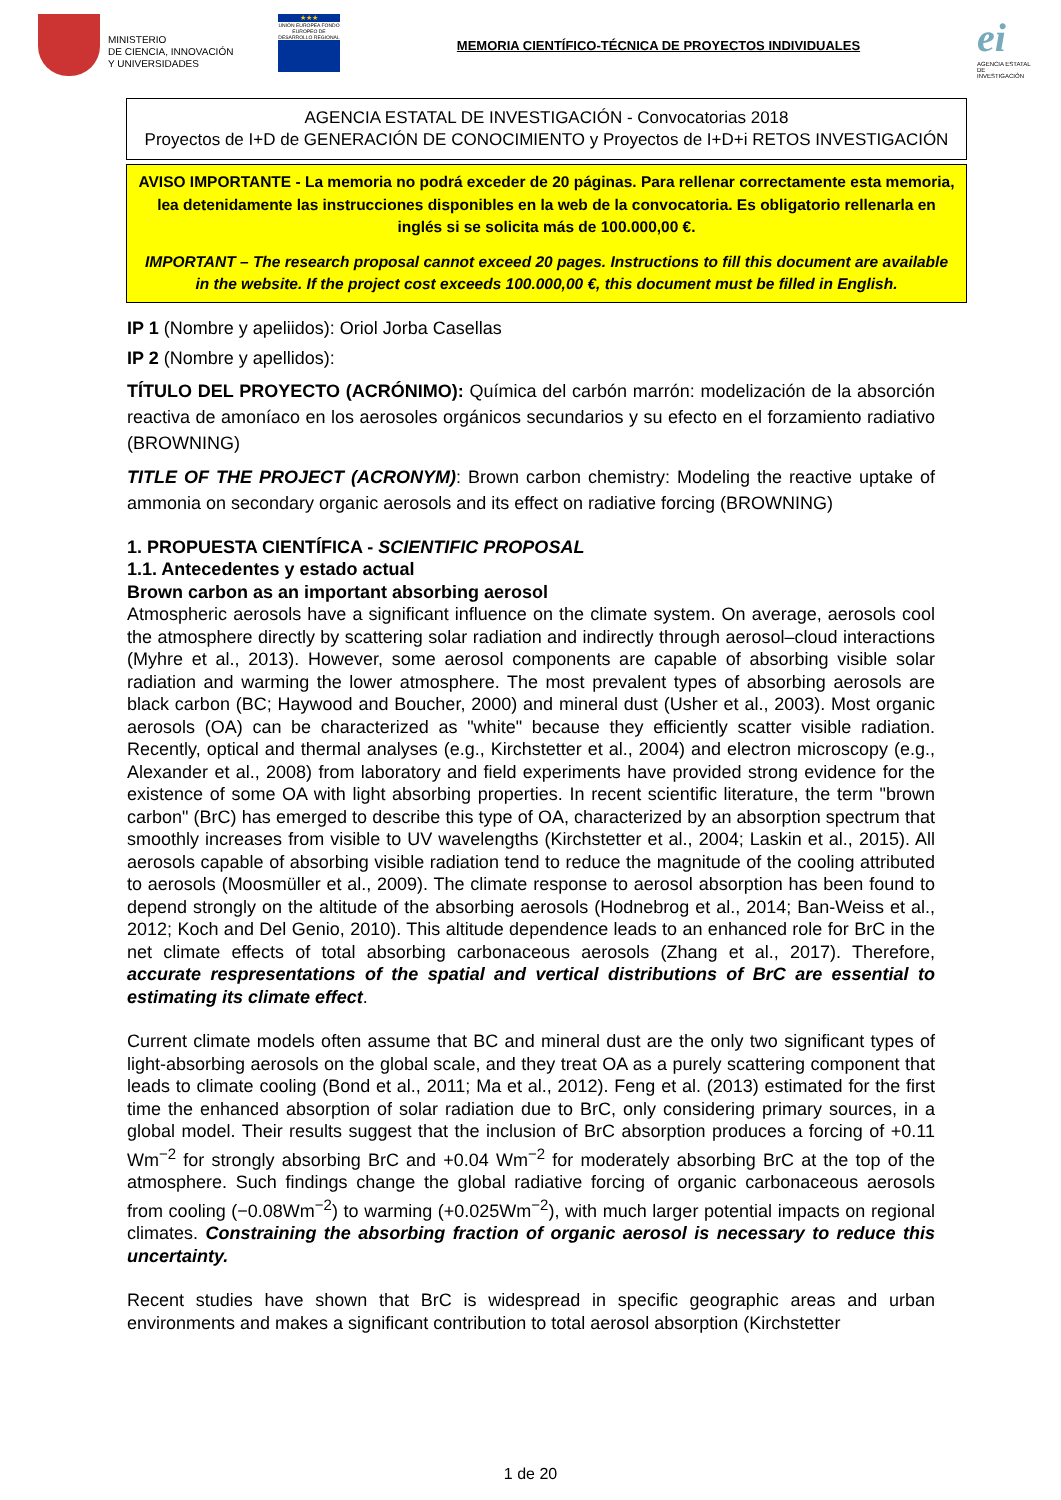MINISTERIO
DE CIENCIA, INNOVACIÓN
Y UNIVERSIDADES
★★★
UNIÓN EUROPEA FONDO EUROPEO DE DESARROLLO REGIONAL
MEMORIA CIENTÍFICO-TÉCNICA DE PROYECTOS INDIVIDUALES
ei
AGENCIA ESTATAL DE INVESTIGACIÓN
AGENCIA ESTATAL DE INVESTIGACIÓN - Convocatorias 2018
Proyectos de I+D de GENERACIÓN DE CONOCIMIENTO y Proyectos de I+D+i RETOS INVESTIGACIÓN
AVISO IMPORTANTE - La memoria no podrá exceder de 20 páginas. Para rellenar correctamente esta memoria, lea detenidamente las instrucciones disponibles en la web de la convocatoria. Es obligatorio rellenarla en inglés si se solicita más de 100.000,00 €.
IMPORTANT – The research proposal cannot exceed 20 pages. Instructions to fill this document are available in the website. If the project cost exceeds 100.000,00 €, this document must be filled in English.
IP 1 (Nombre y apeliidos): Oriol Jorba Casellas
IP 2 (Nombre y apellidos):
TÍTULO DEL PROYECTO (ACRÓNIMO): Química del carbón marrón: modelización de la absorción reactiva de amoníaco en los aerosoles orgánicos secundarios y su efecto en el forzamiento radiativo (BROWNING)
TITLE OF THE PROJECT (ACRONYM): Brown carbon chemistry: Modeling the reactive uptake of ammonia on secondary organic aerosols and its effect on radiative forcing (BROWNING)
1. PROPUESTA CIENTÍFICA - SCIENTIFIC PROPOSAL
1.1. Antecedentes y estado actual
Brown carbon as an important absorbing aerosol
Atmospheric aerosols have a significant influence on the climate system. On average, aerosols cool the atmosphere directly by scattering solar radiation and indirectly through aerosol–cloud interactions (Myhre et al., 2013). However, some aerosol components are capable of absorbing visible solar radiation and warming the lower atmosphere. The most prevalent types of absorbing aerosols are black carbon (BC; Haywood and Boucher, 2000) and mineral dust (Usher et al., 2003). Most organic aerosols (OA) can be characterized as "white" because they efficiently scatter visible radiation. Recently, optical and thermal analyses (e.g., Kirchstetter et al., 2004) and electron microscopy (e.g., Alexander et al., 2008) from laboratory and field experiments have provided strong evidence for the existence of some OA with light absorbing properties. In recent scientific literature, the term "brown carbon" (BrC) has emerged to describe this type of OA, characterized by an absorption spectrum that smoothly increases from visible to UV wavelengths (Kirchstetter et al., 2004; Laskin et al., 2015). All aerosols capable of absorbing visible radiation tend to reduce the magnitude of the cooling attributed to aerosols (Moosmüller et al., 2009). The climate response to aerosol absorption has been found to depend strongly on the altitude of the absorbing aerosols (Hodnebrog et al., 2014; Ban-Weiss et al., 2012; Koch and Del Genio, 2010). This altitude dependence leads to an enhanced role for BrC in the net climate effects of total absorbing carbonaceous aerosols (Zhang et al., 2017). Therefore, accurate respresentations of the spatial and vertical distributions of BrC are essential to estimating its climate effect.
Current climate models often assume that BC and mineral dust are the only two significant types of light-absorbing aerosols on the global scale, and they treat OA as a purely scattering component that leads to climate cooling (Bond et al., 2011; Ma et al., 2012). Feng et al. (2013) estimated for the first time the enhanced absorption of solar radiation due to BrC, only considering primary sources, in a global model. Their results suggest that the inclusion of BrC absorption produces a forcing of +0.11 Wm<sup>−2</sup> for strongly absorbing BrC and +0.04 Wm<sup>−2</sup> for moderately absorbing BrC at the top of the atmosphere. Such findings change the global radiative forcing of organic carbonaceous aerosols from cooling (−0.08Wm<sup>−2</sup>) to warming (+0.025Wm<sup>−2</sup>), with much larger potential impacts on regional climates. Constraining the absorbing fraction of organic aerosol is necessary to reduce this uncertainty.
Recent studies have shown that BrC is widespread in specific geographic areas and urban environments and makes a significant contribution to total aerosol absorption (Kirchstetter
1 de 20